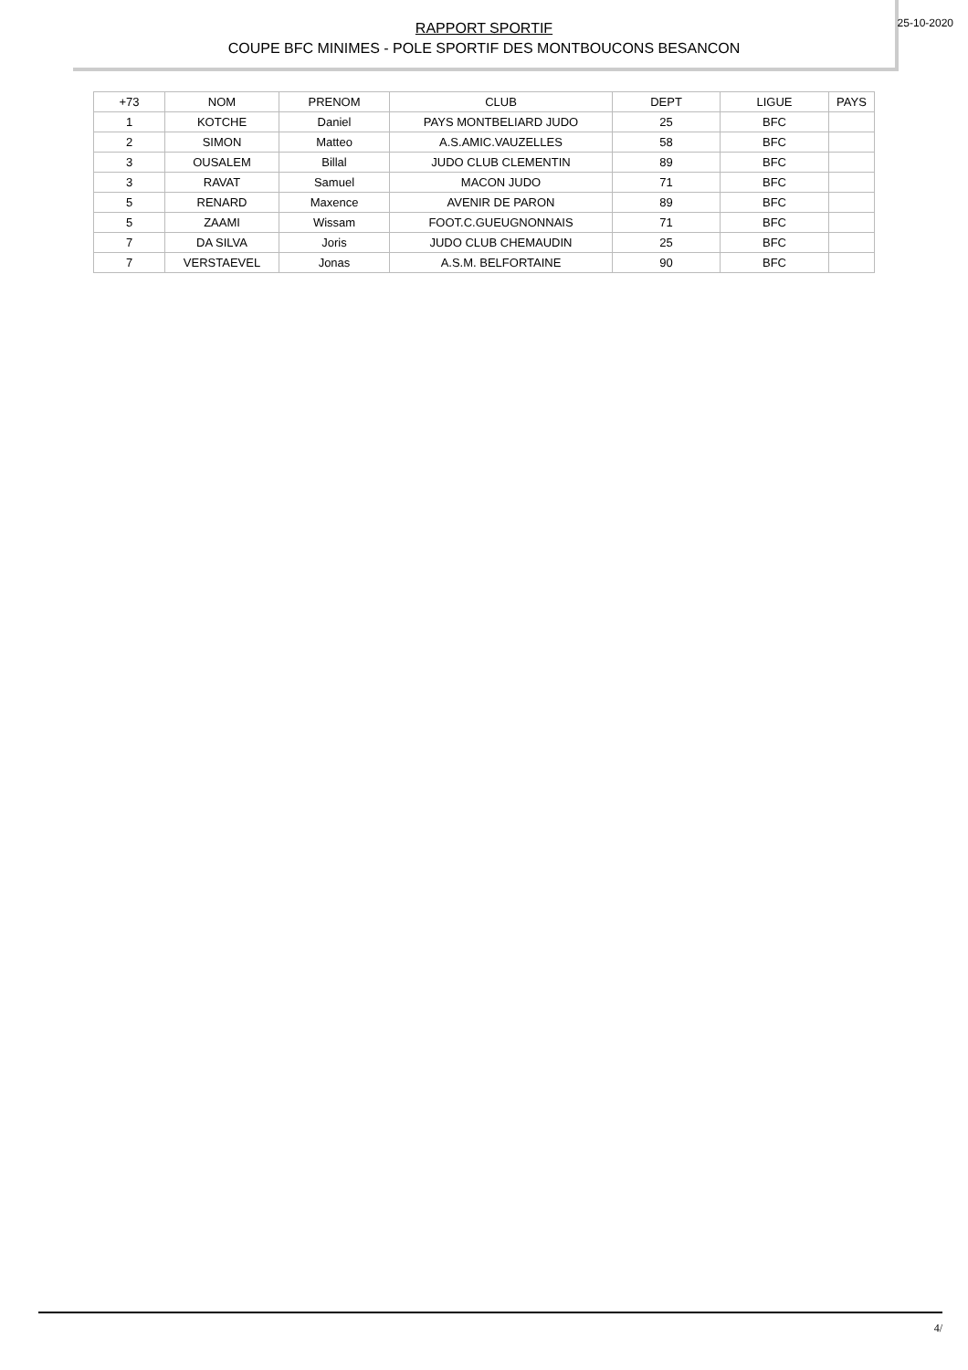RAPPORT SPORTIF
COUPE BFC MINIMES - POLE SPORTIF DES MONTBOUCONS BESANCON
25-10-2020
| +73 | NOM | PRENOM | CLUB | DEPT | LIGUE | PAYS |
| --- | --- | --- | --- | --- | --- | --- |
| 1 | KOTCHE | Daniel | PAYS MONTBELIARD JUDO | 25 | BFC | |
| 2 | SIMON | Matteo | A.S.AMIC.VAUZELLES | 58 | BFC | |
| 3 | OUSALEM | Billal | JUDO CLUB CLEMENTIN | 89 | BFC | |
| 3 | RAVAT | Samuel | MACON JUDO | 71 | BFC | |
| 5 | RENARD | Maxence | AVENIR DE PARON | 89 | BFC | |
| 5 | ZAAMI | Wissam | FOOT.C.GUEUGNONNAIS | 71 | BFC | |
| 7 | DA SILVA | Joris | JUDO CLUB CHEMAUDIN | 25 | BFC | |
| 7 | VERSTAEVEL | Jonas | A.S.M. BELFORTAINE | 90 | BFC | |
4/